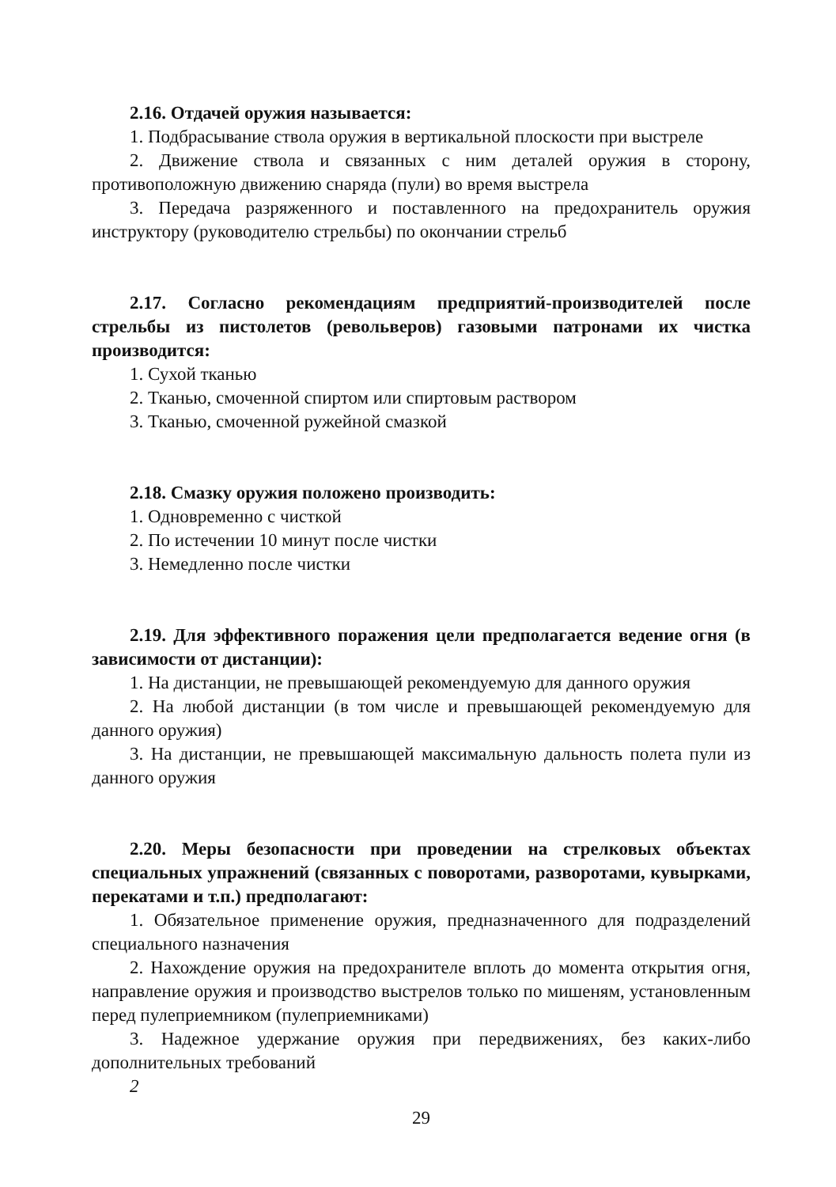2.16. Отдачей оружия называется:
1. Подбрасывание ствола оружия в вертикальной плоскости при выстреле
2. Движение ствола и связанных с ним деталей оружия в сторону, противоположную движению снаряда (пули) во время выстрела
3. Передача разряженного и поставленного на предохранитель оружия инструктору (руководителю стрельбы) по окончании стрельб
2.17. Согласно рекомендациям предприятий-производителей после стрельбы из пистолетов (револьверов) газовыми патронами их чистка производится:
1. Сухой тканью
2. Тканью, смоченной спиртом или спиртовым раствором
3. Тканью, смоченной ружейной смазкой
2.18. Смазку оружия положено производить:
1. Одновременно с чисткой
2. По истечении 10 минут после чистки
3. Немедленно после чистки
2.19. Для эффективного поражения цели предполагается ведение огня (в зависимости от дистанции):
1. На дистанции, не превышающей рекомендуемую для данного оружия
2. На любой дистанции (в том числе и превышающей рекомендуемую для данного оружия)
3. На дистанции, не превышающей максимальную дальность полета пули из данного оружия
2.20. Меры безопасности при проведении на стрелковых объектах специальных упражнений (связанных с поворотами, разворотами, кувырками, перекатами и т.п.) предполагают:
1. Обязательное применение оружия, предназначенного для подразделений специального назначения
2. Нахождение оружия на предохранителе вплоть до момента открытия огня, направление оружия и производство выстрелов только по мишеням, установленным перед пулеприемником (пулеприемниками)
3. Надежное удержание оружия при передвижениях, без каких-либо дополнительных требований
2
29